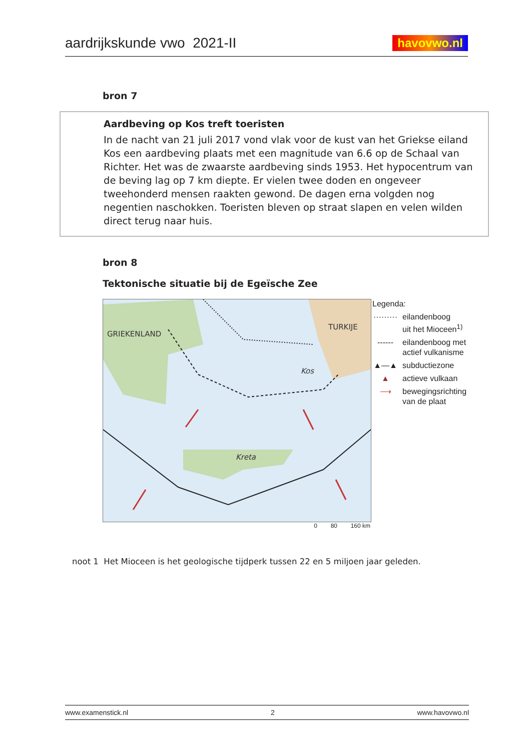aardrijkskunde vwo 2021-II havovwo.nl
bron 7
Aardbeving op Kos treft toeristen
In de nacht van 21 juli 2017 vond vlak voor de kust van het Griekse eiland Kos een aardbeving plaats met een magnitude van 6.6 op de Schaal van Richter. Het was de zwaarste aardbeving sinds 1953. Het hypocentrum van de beving lag op 7 km diepte. Er vielen twee doden en ongeveer tweehonderd mensen raakten gewond. De dagen erna volgden nog negentien naschokken. Toeristen bleven op straat slapen en velen wilden direct terug naar huis.
bron 8
Tektonische situatie bij de Egeïsche Zee
GRIEKENLAND
TURKIJE
Kos
Kreta
0 80 160 km
Legenda:
········· eilandenboog
uit het Mioceen<sup>1)</sup>
------ eilandenboog met
actief vulkanisme
▲—▲ subductiezone
▲ actieve vulkaan
⟶ bewegingsrichting
van de plaat
noot 1 Het Mioceen is het geologische tijdperk tussen 22 en 5 miljoen jaar geleden.
www.examenstick.nl 2 www.havovwo.nl